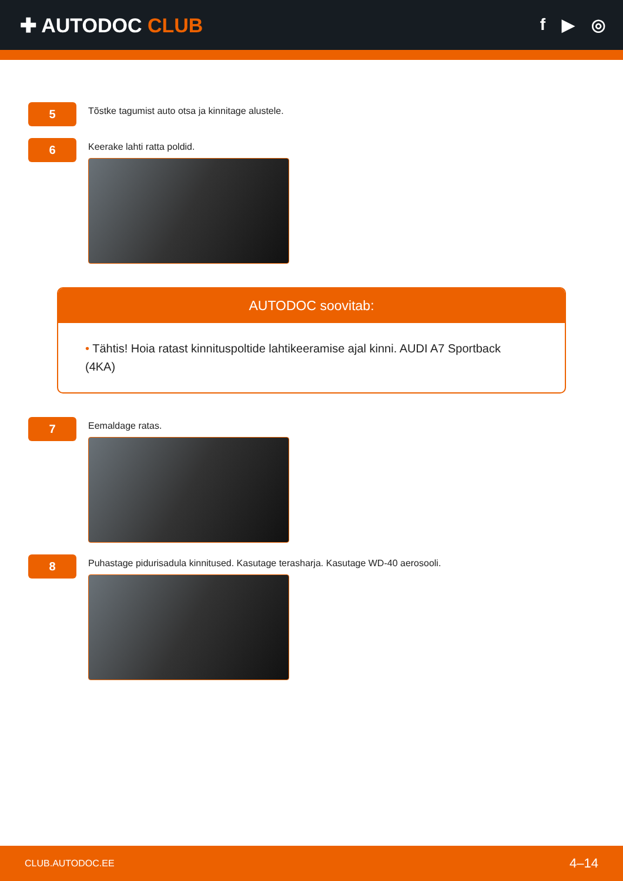✚ AUTODOC CLUB
f ▶ ◎
5
Tõstke tagumist auto otsa ja kinnitage alustele.
6
Keerake lahti ratta poldid.
AUTODOC soovitab:
• Tähtis! Hoia ratast kinnituspoltide lahtikeeramise ajal kinni. AUDI A7 Sportback (4KA)
7
Eemaldage ratas.
8
Puhastage pidurisadula kinnitused. Kasutage terasharja. Kasutage WD-40 aerosooli.
CLUB.AUTODOC.EE 4–14